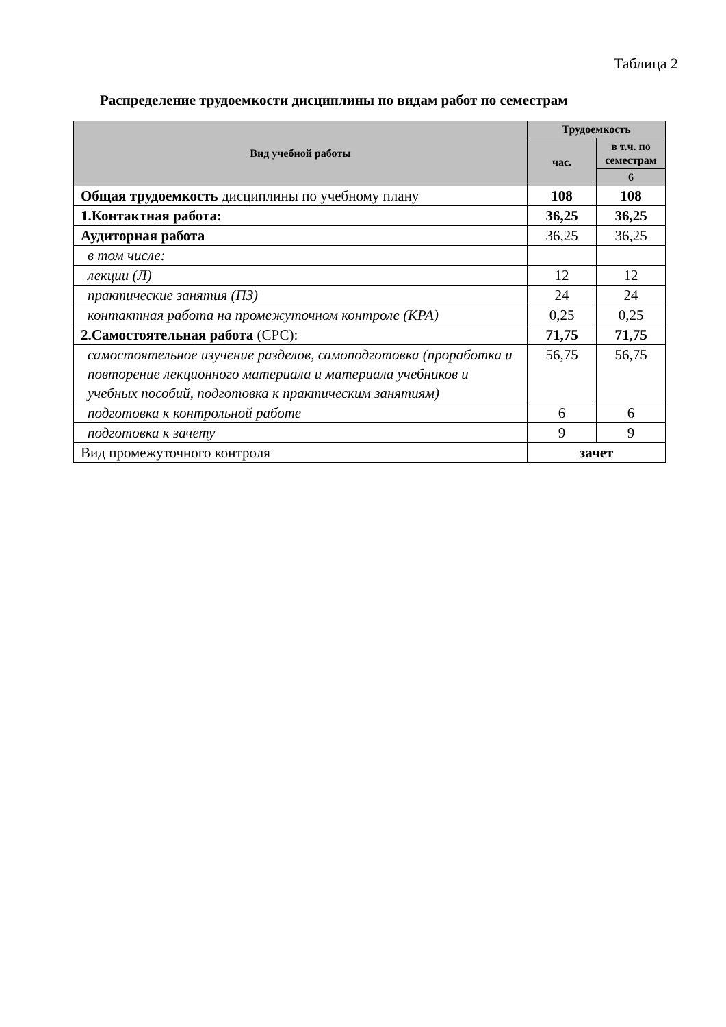Таблица 2
Распределение трудоемкости дисциплины по видам работ по семестрам
| Вид учебной работы | Трудоемкость | |
| --- | --- | --- |
| | час. | в т.ч. по семестрам |
| | | 6 |
| Общая трудоемкость дисциплины по учебному плану | 108 | 108 |
| 1.Контактная работа: | 36,25 | 36,25 |
| Аудиторная работа | 36,25 | 36,25 |
| в том числе: | | |
| лекции (Л) | 12 | 12 |
| практические занятия (ПЗ) | 24 | 24 |
| контактная работа на промежуточном контроле (КРА) | 0,25 | 0,25 |
| 2.Самостоятельная работа (СРС): | 71,75 | 71,75 |
| самостоятельное изучение разделов, самоподготовка (проработка и повторение лекционного материала и материала учебников и учебных пособий, подготовка к практическим занятиям) | 56,75 | 56,75 |
| подготовка к контрольной работе | 6 | 6 |
| подготовка к зачету | 9 | 9 |
| Вид промежуточного контроля | зачет | |